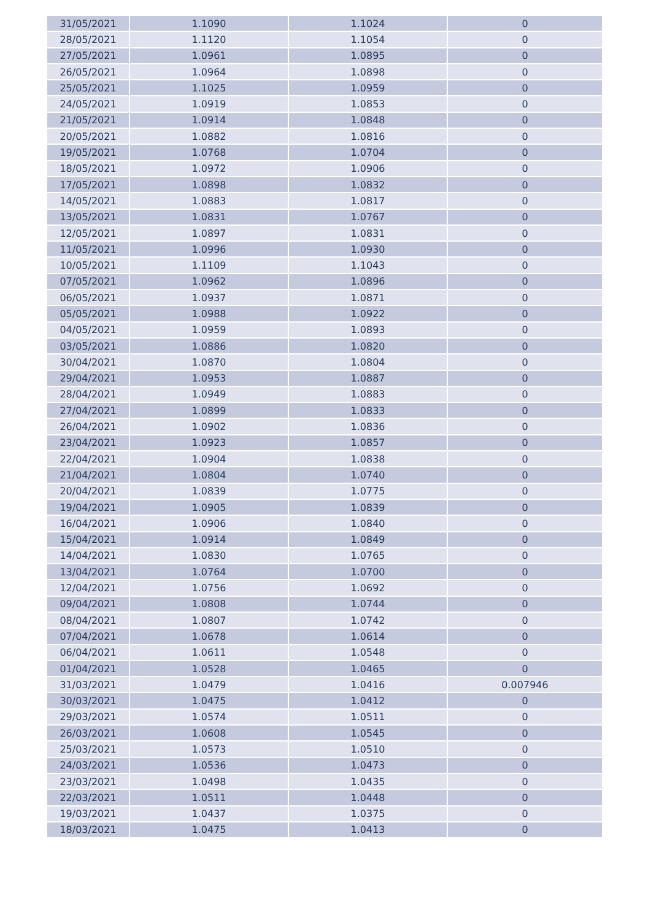| 31/05/2021 | 1.1090 | 1.1024 | 0 |
| 28/05/2021 | 1.1120 | 1.1054 | 0 |
| 27/05/2021 | 1.0961 | 1.0895 | 0 |
| 26/05/2021 | 1.0964 | 1.0898 | 0 |
| 25/05/2021 | 1.1025 | 1.0959 | 0 |
| 24/05/2021 | 1.0919 | 1.0853 | 0 |
| 21/05/2021 | 1.0914 | 1.0848 | 0 |
| 20/05/2021 | 1.0882 | 1.0816 | 0 |
| 19/05/2021 | 1.0768 | 1.0704 | 0 |
| 18/05/2021 | 1.0972 | 1.0906 | 0 |
| 17/05/2021 | 1.0898 | 1.0832 | 0 |
| 14/05/2021 | 1.0883 | 1.0817 | 0 |
| 13/05/2021 | 1.0831 | 1.0767 | 0 |
| 12/05/2021 | 1.0897 | 1.0831 | 0 |
| 11/05/2021 | 1.0996 | 1.0930 | 0 |
| 10/05/2021 | 1.1109 | 1.1043 | 0 |
| 07/05/2021 | 1.0962 | 1.0896 | 0 |
| 06/05/2021 | 1.0937 | 1.0871 | 0 |
| 05/05/2021 | 1.0988 | 1.0922 | 0 |
| 04/05/2021 | 1.0959 | 1.0893 | 0 |
| 03/05/2021 | 1.0886 | 1.0820 | 0 |
| 30/04/2021 | 1.0870 | 1.0804 | 0 |
| 29/04/2021 | 1.0953 | 1.0887 | 0 |
| 28/04/2021 | 1.0949 | 1.0883 | 0 |
| 27/04/2021 | 1.0899 | 1.0833 | 0 |
| 26/04/2021 | 1.0902 | 1.0836 | 0 |
| 23/04/2021 | 1.0923 | 1.0857 | 0 |
| 22/04/2021 | 1.0904 | 1.0838 | 0 |
| 21/04/2021 | 1.0804 | 1.0740 | 0 |
| 20/04/2021 | 1.0839 | 1.0775 | 0 |
| 19/04/2021 | 1.0905 | 1.0839 | 0 |
| 16/04/2021 | 1.0906 | 1.0840 | 0 |
| 15/04/2021 | 1.0914 | 1.0849 | 0 |
| 14/04/2021 | 1.0830 | 1.0765 | 0 |
| 13/04/2021 | 1.0764 | 1.0700 | 0 |
| 12/04/2021 | 1.0756 | 1.0692 | 0 |
| 09/04/2021 | 1.0808 | 1.0744 | 0 |
| 08/04/2021 | 1.0807 | 1.0742 | 0 |
| 07/04/2021 | 1.0678 | 1.0614 | 0 |
| 06/04/2021 | 1.0611 | 1.0548 | 0 |
| 01/04/2021 | 1.0528 | 1.0465 | 0 |
| 31/03/2021 | 1.0479 | 1.0416 | 0.007946 |
| 30/03/2021 | 1.0475 | 1.0412 | 0 |
| 29/03/2021 | 1.0574 | 1.0511 | 0 |
| 26/03/2021 | 1.0608 | 1.0545 | 0 |
| 25/03/2021 | 1.0573 | 1.0510 | 0 |
| 24/03/2021 | 1.0536 | 1.0473 | 0 |
| 23/03/2021 | 1.0498 | 1.0435 | 0 |
| 22/03/2021 | 1.0511 | 1.0448 | 0 |
| 19/03/2021 | 1.0437 | 1.0375 | 0 |
| 18/03/2021 | 1.0475 | 1.0413 | 0 |